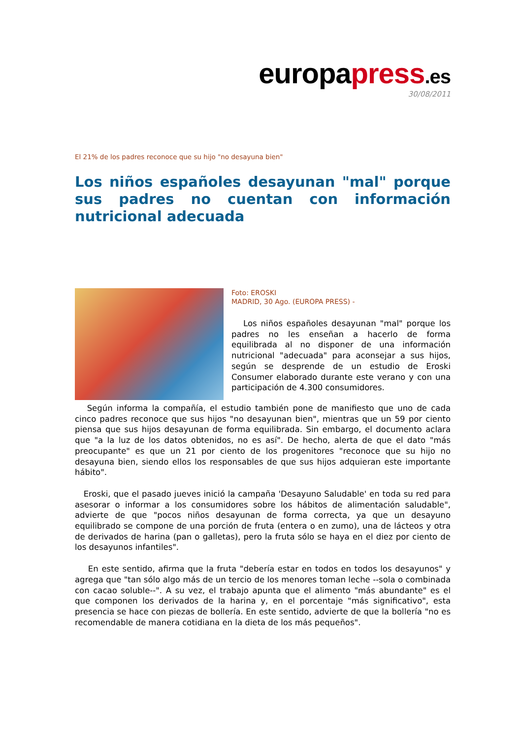europapress.es
30/08/2011
El 21% de los padres reconoce que su hijo "no desayuna bien"
Los niños españoles desayunan "mal" porque sus padres no cuentan con información nutricional adecuada
Foto: EROSKI
MADRID, 30 Ago. (EUROPA PRESS) -
Los niños españoles desayunan "mal" porque los padres no les enseñan a hacerlo de forma equilibrada al no disponer de una información nutricional "adecuada" para aconsejar a sus hijos, según se desprende de un estudio de Eroski Consumer elaborado durante este verano y con una participación de 4.300 consumidores.
Según informa la compañía, el estudio también pone de manifiesto que uno de cada cinco padres reconoce que sus hijos "no desayunan bien", mientras que un 59 por ciento piensa que sus hijos desayunan de forma equilibrada. Sin embargo, el documento aclara que "a la luz de los datos obtenidos, no es así". De hecho, alerta de que el dato "más preocupante" es que un 21 por ciento de los progenitores "reconoce que su hijo no desayuna bien, siendo ellos los responsables de que sus hijos adquieran este importante hábito".
Eroski, que el pasado jueves inició la campaña 'Desayuno Saludable' en toda su red para asesorar o informar a los consumidores sobre los hábitos de alimentación saludable", advierte de que "pocos niños desayunan de forma correcta, ya que un desayuno equilibrado se compone de una porción de fruta (entera o en zumo), una de lácteos y otra de derivados de harina (pan o galletas), pero la fruta sólo se haya en el diez por ciento de los desayunos infantiles".
En este sentido, afirma que la fruta "debería estar en todos en todos los desayunos" y agrega que "tan sólo algo más de un tercio de los menores toman leche --sola o combinada con cacao soluble--". A su vez, el trabajo apunta que el alimento "más abundante" es el que componen los derivados de la harina y, en el porcentaje "más significativo", esta presencia se hace con piezas de bollería. En este sentido, advierte de que la bollería "no es recomendable de manera cotidiana en la dieta de los más pequeños".